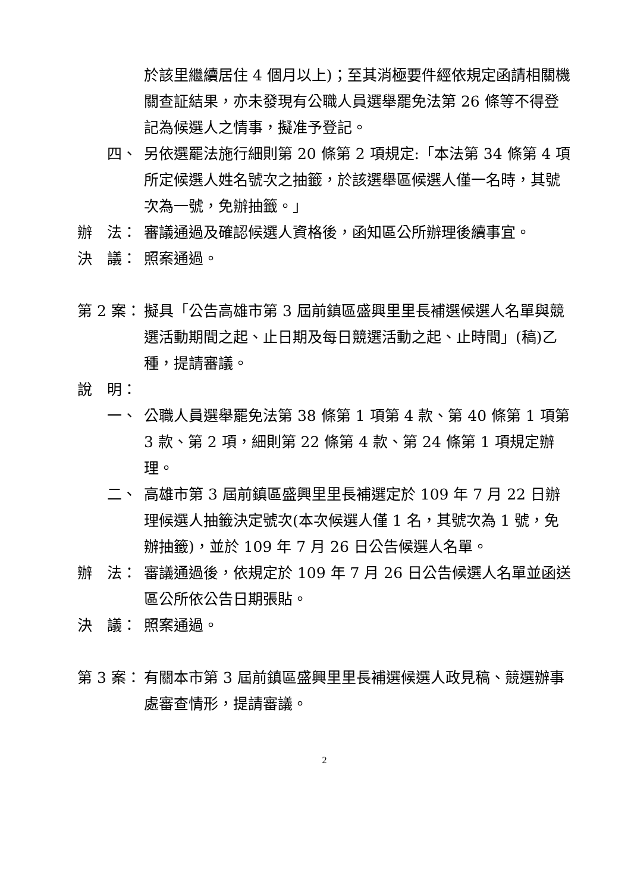於該里繼續居住 4 個月以上)；至其消極要件經依規定函請相關機關查証結果，亦未發現有公職人員選舉罷免法第 26 條等不得登記為候選人之情事，擬准予登記。
四、 另依選罷法施行細則第 20 條第 2 項規定:「本法第 34 條第 4 項所定候選人姓名號次之抽籤，於該選舉區候選人僅一名時，其號次為一號，免辦抽籤。」
辦　法： 審議通過及確認候選人資格後，函知區公所辦理後續事宜。
決　議： 照案通過。
第 2 案： 擬具「公告高雄市第 3 屆前鎮區盛興里里長補選候選人名單與競選活動期間之起、止日期及每日競選活動之起、止時間」(稿)乙種，提請審議。
說　明：
一、 公職人員選舉罷免法第 38 條第 1 項第 4 款、第 40 條第 1 項第 3 款、第 2 項，細則第 22 條第 4 款、第 24 條第 1 項規定辦理。
二、 高雄市第 3 屆前鎮區盛興里里長補選定於 109 年 7 月 22 日辦理候選人抽籤決定號次(本次候選人僅 1 名，其號次為 1 號，免辦抽籤)，並於 109 年 7 月 26 日公告候選人名單。
辦　法： 審議通過後，依規定於 109 年 7 月 26 日公告候選人名單並函送區公所依公告日期張貼。
決　議： 照案通過。
第 3 案： 有關本市第 3 屆前鎮區盛興里里長補選候選人政見稿、競選辦事處審查情形，提請審議。
2